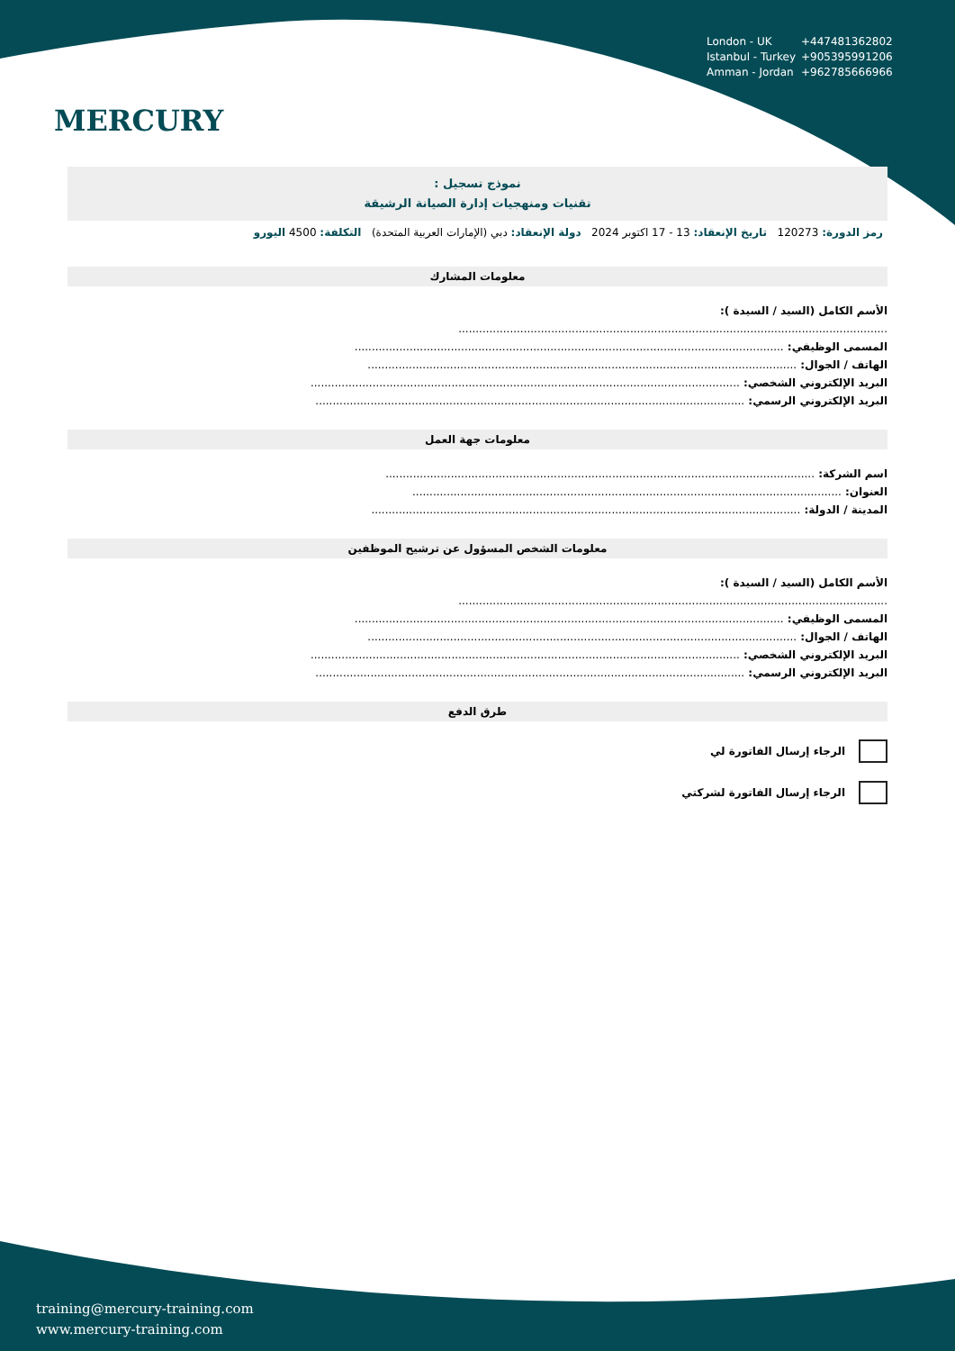MERCURY
London - UK +447481362802
Istanbul - Turkey +905395991206
Amman - Jordan +962785666966
نموذج تسجيل :
تقنيات ومنهجيات إدارة الصيانة الرشيقة
رمز الدورة: 120273 تاريخ الإنعقاد: 13 - 17 اكتوبر 2024 دولة الإنعقاد: دبي (الإمارات العربية المتحدة) التكلفة: 4500 اليورو
معلومات المشارك
الأسم الكامل (السيد / السيدة ):
.............................................................................................................................
المسمى الوظيفي: .............................................................................................................................
الهاتف / الجوال: .............................................................................................................................
البريد الإلكتروني الشخصي: .............................................................................................................................
البريد الإلكتروني الرسمي: .............................................................................................................................
معلومات جهة العمل
اسم الشركة: .............................................................................................................................
العنوان: .............................................................................................................................
المدينة / الدولة: .............................................................................................................................
معلومات الشخص المسؤول عن ترشيح الموظفين
الأسم الكامل (السيد / السيدة ):
.............................................................................................................................
المسمى الوظيفي: .............................................................................................................................
الهاتف / الجوال: .............................................................................................................................
البريد الإلكتروني الشخصي: .............................................................................................................................
البريد الإلكتروني الرسمي: .............................................................................................................................
طرق الدفع
الرجاء إرسال الفاتورة لي
الرجاء إرسال الفاتورة لشركتي
training@mercury-training.com
www.mercury-training.com